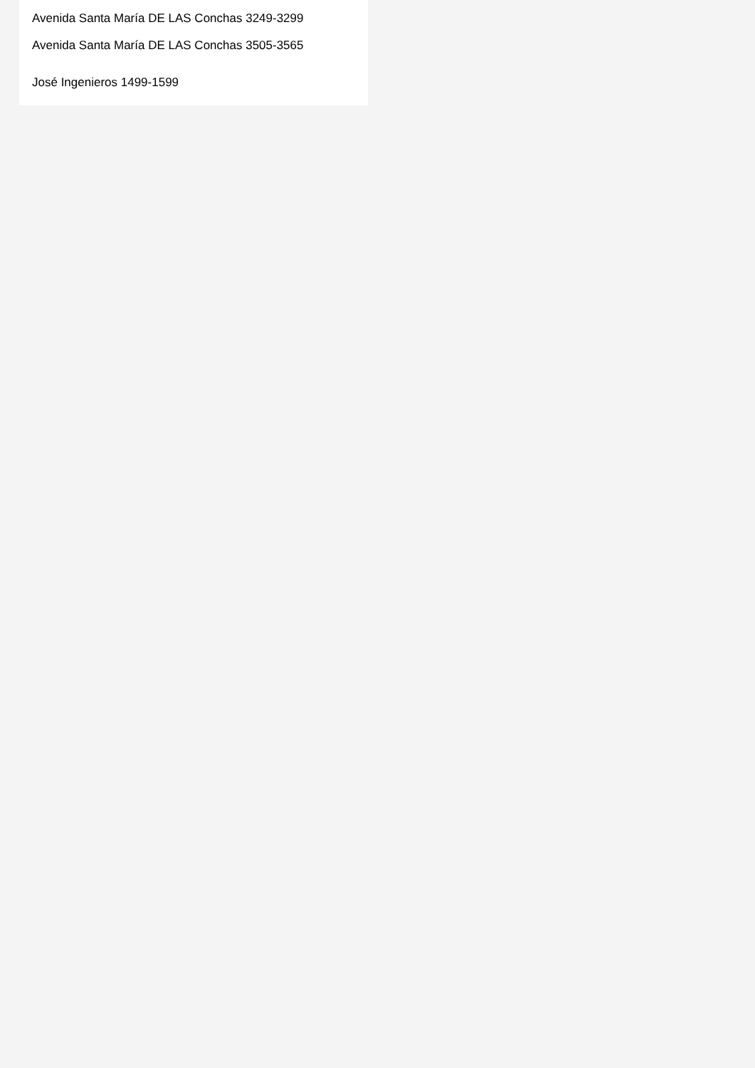Avenida Santa María DE LAS Conchas 3249-3299
Avenida Santa María DE LAS Conchas 3505-3565
José Ingenieros 1499-1599